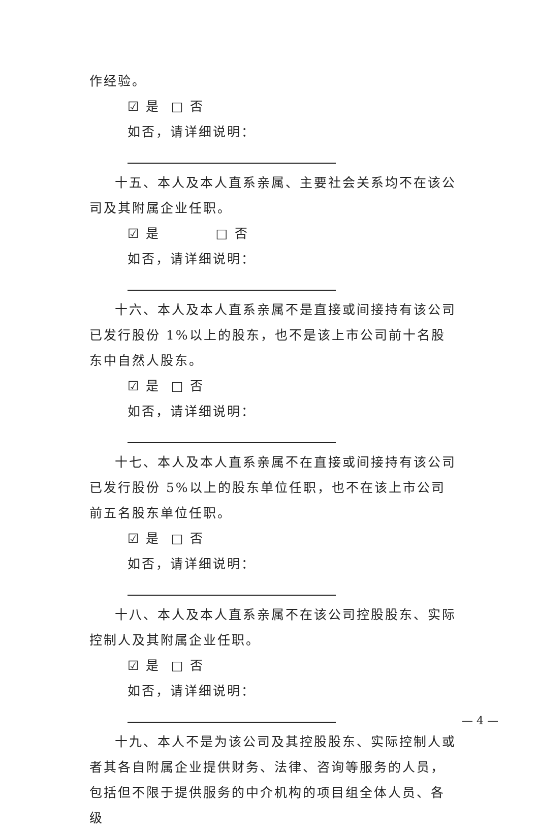作经验。
☑ 是 □ 否
如否，请详细说明：
十五、本人及本人直系亲属、主要社会关系均不在该公司及其附属企业任职。
☑ 是 □ 否
如否，请详细说明：
十六、本人及本人直系亲属不是直接或间接持有该公司已发行股份 1%以上的股东，也不是该上市公司前十名股东中自然人股东。
☑ 是 □ 否
如否，请详细说明：
十七、本人及本人直系亲属不在直接或间接持有该公司已发行股份 5%以上的股东单位任职，也不在该上市公司前五名股东单位任职。
☑ 是 □ 否
如否，请详细说明：
十八、本人及本人直系亲属不在该公司控股股东、实际控制人及其附属企业任职。
☑ 是 □ 否
如否，请详细说明：
十九、本人不是为该公司及其控股股东、实际控制人或者其各自附属企业提供财务、法律、咨询等服务的人员，包括但不限于提供服务的中介机构的项目组全体人员、各级
— 4 —